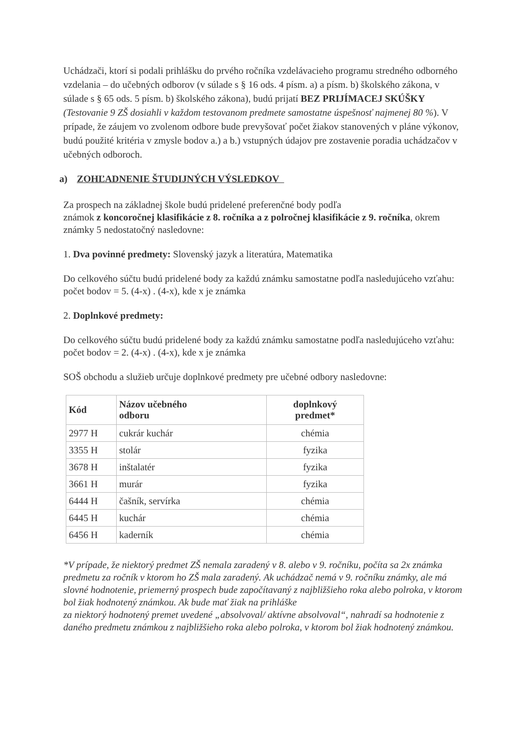Uchádzači, ktorí si podali prihlášku do prvého ročníka vzdelávacieho programu stredného odborného vzdelania – do učebných odborov (v súlade s § 16 ods. 4 písm. a) a písm. b) školského zákona, v súlade s § 65 ods. 5 písm. b) školského zákona), budú prijatí BEZ PRIJÍMACEJ SKÚŠKY (Testovanie 9 ZŠ dosiahli v každom testovanom predmete samostatne úspešnosť najmenej 80 %). V prípade, že záujem vo zvolenom odbore bude prevyšovať počet žiakov stanovených v pláne výkonov, budú použité kritéria v zmysle bodov a.) a b.) vstupných údajov pre zostavenie poradia uchádzačov v učebných odboroch.
a) ZOHĽADNENIE ŠTUDIJNÝCH VÝSLEDKOV
Za prospech na základnej škole budú pridelené preferenčné body podľa
známok z koncoročnej klasifikácie z 8. ročníka a z polročnej klasifikácie z 9. ročníka, okrem známky 5 nedostatočný nasledovne:
1. Dva povinné predmety: Slovenský jazyk a literatúra, Matematika
Do celkového súčtu budú pridelené body za každú známku samostatne podľa nasledujúceho vzťahu: počet bodov = 5. (4-x) . (4-x), kde x je známka
2. Doplnkové predmety:
Do celkového súčtu budú pridelené body za každú známku samostatne podľa nasledujúceho vzťahu: počet bodov = 2. (4-x) . (4-x), kde x je známka
SOŠ obchodu a služieb určuje doplnkové predmety pre učebné odbory nasledovne:
| Kód | Názov učebného odboru | doplnkový predmet* |
| --- | --- | --- |
| 2977 H | cukrár kuchár | chémia |
| 3355 H | stolár | fyzika |
| 3678 H | inštalatér | fyzika |
| 3661 H | murár | fyzika |
| 6444 H | čašník, servírka | chémia |
| 6445 H | kuchár | chémia |
| 6456 H | kaderník | chémia |
*V prípade, že niektorý predmet ZŠ nemala zaradený v 8. alebo v 9. ročníku, počíta sa 2x známka predmetu za ročník v ktorom ho ZŠ mala zaradený. Ak uchádzač nemá v 9. ročníku známky, ale má slovné hodnotenie, priemerný prospech bude započítavaný z najbližšieho roka alebo polroka, v ktorom bol žiak hodnotený známkou. Ak bude mať žiak na prihláške
za niektorý hodnotený premet uvedené „absolvoval/ aktívne absolvoval“, nahradí sa hodnotenie z daného predmetu známkou z najbližšieho roka alebo polroka, v ktorom bol žiak hodnotený známkou.